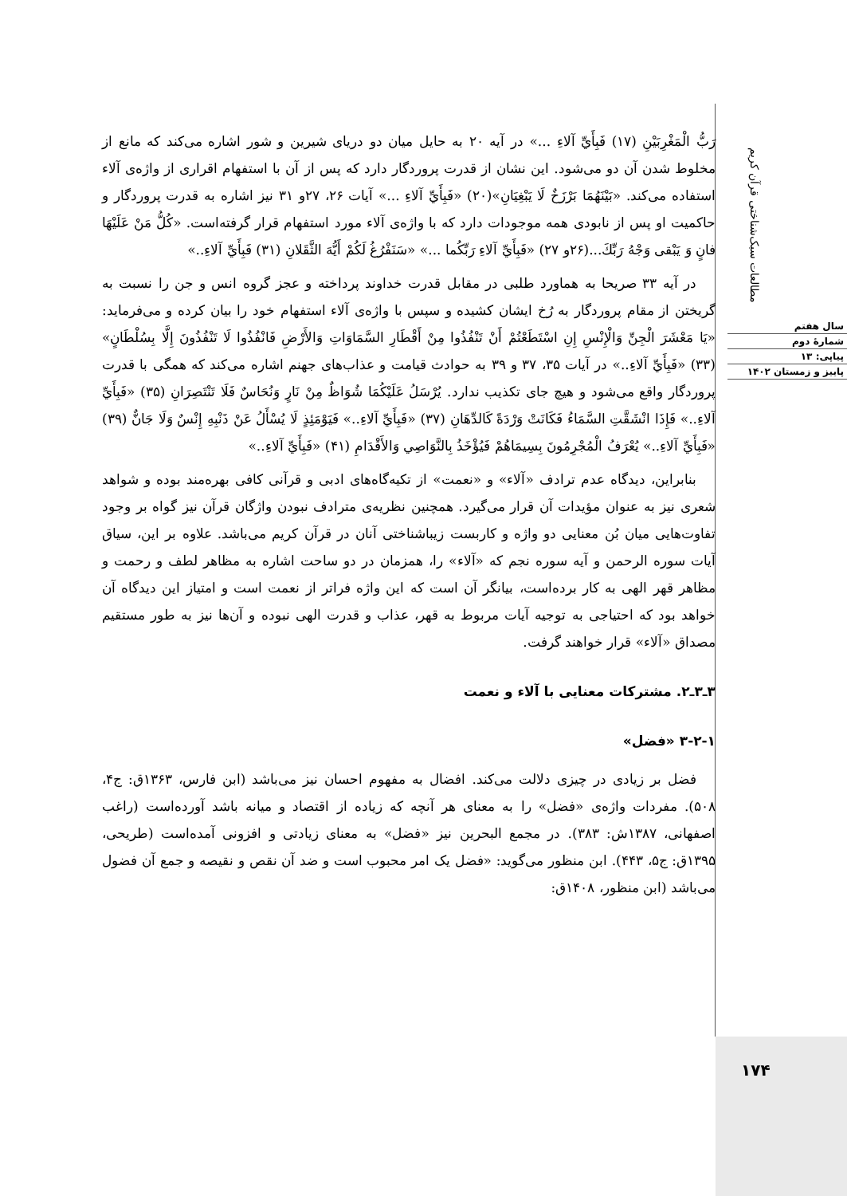مطالعات سبک‌شناختی قرآن کریم
سال هفتم
شمارهٔ دوم
پیاپی: ۱۳
پاییز و زمستان ۱۴۰۲
رَبُّ الْمَغْرِبَيْنِ (۱۷) فَبِأَيِّ آلاءِ ...» در آیه ۲۰ به حایل میان دو دریای شیرین و شور اشاره می‌کند که مانع از مخلوط شدن آن دو می‌شود. این نشان از قدرت پروردگار دارد که پس از آن با استفهام اقراری از واژه‌ی آلاء استفاده می‌کند. «بَيْنَهُمَا بَرْزَخٌ لَا يَبْغِيَانِ»(۲۰) «فَبِأَيِّ آلاءِ ...» آیات ۲۶، ۲۷و ۳۱ نیز اشاره به قدرت پروردگار و حاکمیت او پس از نابودی همه موجودات دارد که با واژه‌ی آلاء مورد استفهام قرار گرفته‌است. «كُلُّ مَنْ عَلَيْهَا فانٍ وَ يَبْقى وَجْهُ رَبِّكَ...(۲۶و ۲۷) «فَبِأَيِّ آلاءِ رَبِّكُما ...» «سَنَفْرُغُ لَكُمْ أَيُّهَ الثَّقَلانِ (۳۱) فَبِأَيِّ آلاءِ..»
در آیه ۳۳ صریحا به هماورد طلبی در مقابل قدرت خداوند پرداخته و عجز گروه انس و جن را نسبت به گریختن از مقام پروردگار به رُخ ایشان کشیده و سپس با واژه‌ی آلاء استفهام خود را بیان کرده و می‌فرماید: «يَا مَعْشَرَ الْجِنِّ وَالْإِنْسِ إِنِ اسْتَطَعْتُمْ أَنْ تَنْفُذُوا مِنْ أَقْطَارِ السَّمَاوَاتِ وَالأَرْضِ فَانْفُذُوا لَا تَنْفُذُونَ إِلَّا بِسُلْطَانٍ» (۳۳) «فَبِأَيِّ آلاءِ..» در آیات ۳۵، ۳۷ و ۳۹ به حوادث قیامت و عذاب‌های جهنم اشاره می‌کند که همگی با قدرت پروردگار واقع می‌شود و هیچ جای تکذیب ندارد. يُرْسَلُ عَلَيْكُمَا شُوَاظٌ مِنْ نَارٍ وَنُحَاسٌ فَلَا تَنْتَصِرَانِ (۳۵) «فَبِأَيِّ آلاءِ..» فَإِذَا انْشَقَّتِ السَّمَاءُ فَكَانَتْ وَرْدَةً كَالدِّهَانِ (۳۷) «فَبِأَيِّ آلاءِ..» فَيَوْمَئِذٍ لَا يُسْأَلُ عَنْ ذَنْبِهِ إِنْسٌ وَلَا جَانٌّ (۳۹) «فَبِأَيِّ آلاءِ..» يُعْرَفُ الْمُجْرِمُونَ بِسِيمَاهُمْ فَيُؤْخَذُ بِالنَّوَاصِي وَالأَقْدَامِ (۴۱) «فَبِأَيِّ آلاءِ..»
بنابراین، دیدگاه عدم ترادف «آلاء» و «نعمت» از تکیه‌گاه‌های ادبی و قرآنی کافی بهره‌مند بوده و شواهد شعری نیز به عنوان مؤیدات آن قرار می‌گیرد. همچنین نظریه‌ی مترادف نبودن واژگان قرآن نیز گواه بر وجود تفاوت‌هایی میان بُن معنایی دو واژه و کاربست زیباشناختی آنان در قرآن کریم می‌باشد. علاوه بر این، سیاق آیات سوره الرحمن و آیه سوره نجم که «آلاء» را، همزمان در دو ساحت اشاره به مظاهر لطف و رحمت و مظاهر قهر الهی به کار برده‌است، بیانگر آن است که این واژه فراتر از نعمت است و امتیاز این دیدگاه آن خواهد بود که احتیاجی به توجیه آیات مربوط به قهر، عذاب و قدرت الهی نبوده و آن‌ها نیز به طور مستقیم مصداق «آلاء» قرار خواهند گرفت.
۳ـ۳ـ۲. مشترکات معنایی با آلاء و نعمت
۳-۲-۱ «فضل»
فضل بر زیادی در چیزی دلالت می‌کند. افضال به مفهوم احسان نیز می‌باشد (ابن فارس، ۱۳۶۳ق: ج۴، ۵۰۸). مفردات واژه‌ی «فضل» را به معنای هر آنچه که زیاده از اقتصاد و میانه باشد آورده‌است (راغب اصفهانی، ۱۳۸۷ش: ۳۸۳). در مجمع البحرین نیز «فضل» به معنای زیادتی و افزونی آمده‌است (طریحی، ۱۳۹۵ق: ج۵، ۴۴۳). ابن منظور می‌گوید: «فضل یک امر محبوب است و ضد آن نقص و نقیصه و جمع آن فضول می‌باشد (ابن منظور، ۱۴۰۸ق:
۱۷۴